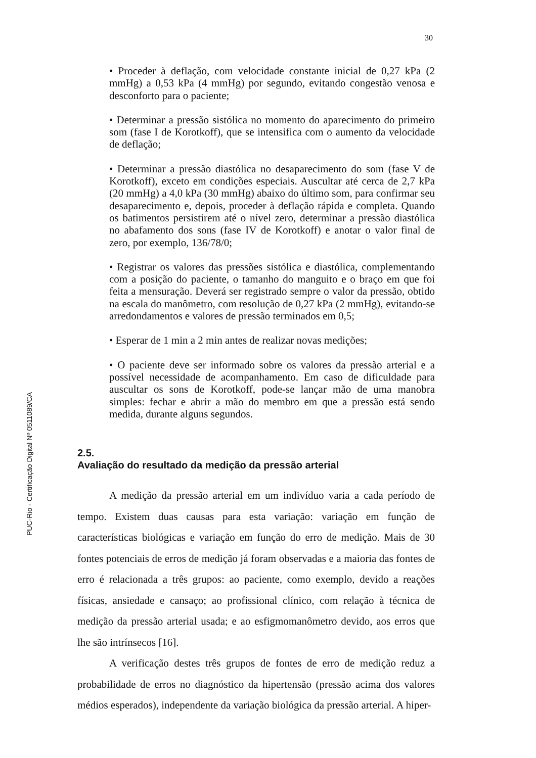30
PUC-Rio - Certificação Digital Nº 0511089/CA
• Proceder à deflação, com velocidade constante inicial de 0,27 kPa (2 mmHg) a 0,53 kPa (4 mmHg) por segundo, evitando congestão venosa e desconforto para o paciente;
• Determinar a pressão sistólica no momento do aparecimento do primeiro som (fase I de Korotkoff), que se intensifica com o aumento da velocidade de deflação;
• Determinar a pressão diastólica no desaparecimento do som (fase V de Korotkoff), exceto em condições especiais. Auscultar até cerca de 2,7 kPa (20 mmHg) a 4,0 kPa (30 mmHg) abaixo do último som, para confirmar seu desaparecimento e, depois, proceder à deflação rápida e completa. Quando os batimentos persistirem até o nível zero, determinar a pressão diastólica no abafamento dos sons (fase IV de Korotkoff) e anotar o valor final de zero, por exemplo, 136/78/0;
• Registrar os valores das pressões sistólica e diastólica, complementando com a posição do paciente, o tamanho do manguito e o braço em que foi feita a mensuração. Deverá ser registrado sempre o valor da pressão, obtido na escala do manômetro, com resolução de 0,27 kPa (2 mmHg), evitando-se arredondamentos e valores de pressão terminados em 0,5;
• Esperar de 1 min a 2 min antes de realizar novas medições;
• O paciente deve ser informado sobre os valores da pressão arterial e a possível necessidade de acompanhamento. Em caso de dificuldade para auscultar os sons de Korotkoff, pode-se lançar mão de uma manobra simples: fechar e abrir a mão do membro em que a pressão está sendo medida, durante alguns segundos.
2.5.
Avaliação do resultado da medição da pressão arterial
A medição da pressão arterial em um indivíduo varia a cada período de tempo. Existem duas causas para esta variação: variação em função de características biológicas e variação em função do erro de medição. Mais de 30 fontes potenciais de erros de medição já foram observadas e a maioria das fontes de erro é relacionada a três grupos: ao paciente, como exemplo, devido a reações físicas, ansiedade e cansaço; ao profissional clínico, com relação à técnica de medição da pressão arterial usada; e ao esfigmomanômetro devido, aos erros que lhe são intrínsecos [16].
A verificação destes três grupos de fontes de erro de medição reduz a probabilidade de erros no diagnóstico da hipertensão (pressão acima dos valores médios esperados), independente da variação biológica da pressão arterial. A hiper-